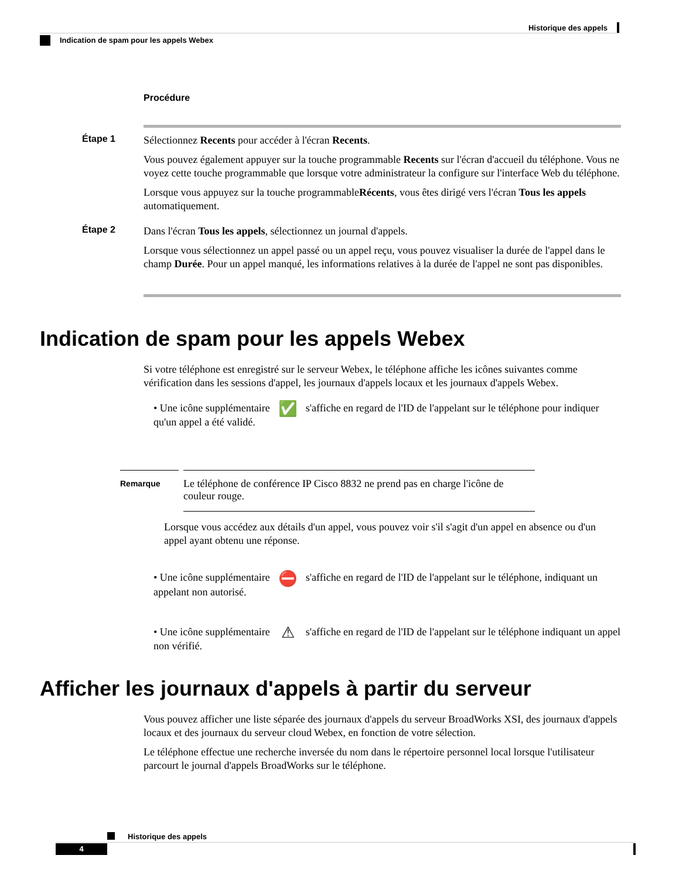Historique des appels
Indication de spam pour les appels Webex
Procédure
Étape 1
Sélectionnez Recents pour accéder à l'écran Recents.
Vous pouvez également appuyer sur la touche programmable Recents sur l'écran d'accueil du téléphone. Vous ne voyez cette touche programmable que lorsque votre administrateur la configure sur l'interface Web du téléphone.
Lorsque vous appuyez sur la touche programmableRécents, vous êtes dirigé vers l'écran Tous les appels automatiquement.
Étape 2
Dans l'écran Tous les appels, sélectionnez un journal d'appels.
Lorsque vous sélectionnez un appel passé ou un appel reçu, vous pouvez visualiser la durée de l'appel dans le champ Durée. Pour un appel manqué, les informations relatives à la durée de l'appel ne sont pas disponibles.
Indication de spam pour les appels Webex
Si votre téléphone est enregistré sur le serveur Webex, le téléphone affiche les icônes suivantes comme vérification dans les sessions d'appel, les journaux d'appels locaux et les journaux d'appels Webex.
• Une icône supplémentaire ✅ s'affiche en regard de l'ID de l'appelant sur le téléphone pour indiquer qu'un appel a été validé.
Remarque
Le téléphone de conférence IP Cisco 8832 ne prend pas en charge l'icône de couleur rouge.
Lorsque vous accédez aux détails d'un appel, vous pouvez voir s'il s'agit d'un appel en absence ou d'un appel ayant obtenu une réponse.
• Une icône supplémentaire ⛔ s'affiche en regard de l'ID de l'appelant sur le téléphone, indiquant un appelant non autorisé.
• Une icône supplémentaire ⚠ s'affiche en regard de l'ID de l'appelant sur le téléphone indiquant un appel non vérifié.
Afficher les journaux d'appels à partir du serveur
Vous pouvez afficher une liste séparée des journaux d'appels du serveur BroadWorks XSI, des journaux d'appels locaux et des journaux du serveur cloud Webex, en fonction de votre sélection.
Le téléphone effectue une recherche inversée du nom dans le répertoire personnel local lorsque l'utilisateur parcourt le journal d'appels BroadWorks sur le téléphone.
Historique des appels
4